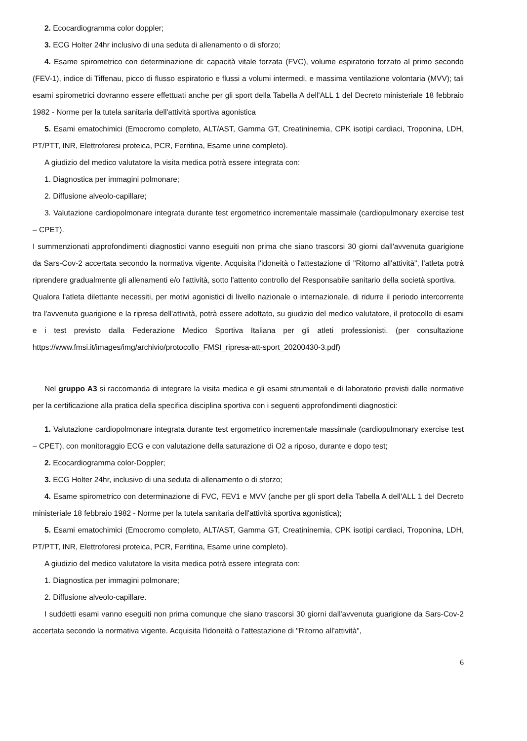2. Ecocardiogramma color doppler;
3. ECG Holter 24hr inclusivo di una seduta di allenamento o di sforzo;
4. Esame spirometrico con determinazione di: capacità vitale forzata (FVC), volume espiratorio forzato al primo secondo (FEV-1), indice di Tiffenau, picco di flusso espiratorio e flussi a volumi intermedi, e massima ventilazione volontaria (MVV); tali esami spirometrici dovranno essere effettuati anche per gli sport della Tabella A dell'ALL 1 del Decreto ministeriale 18 febbraio 1982 - Norme per la tutela sanitaria dell'attività sportiva agonistica
5. Esami ematochimici (Emocromo completo, ALT/AST, Gamma GT, Creatininemia, CPK isotipi cardiaci, Troponina, LDH, PT/PTT, INR, Elettroforesi proteica, PCR, Ferritina, Esame urine completo).
A giudizio del medico valutatore la visita medica potrà essere integrata con:
1. Diagnostica per immagini polmonare;
2. Diffusione alveolo-capillare;
3. Valutazione cardiopolmonare integrata durante test ergometrico incrementale massimale (cardiopulmonary exercise test – CPET).
I summenzionati approfondimenti diagnostici vanno eseguiti non prima che siano trascorsi 30 giorni dall'avvenuta guarigione da Sars-Cov-2 accertata secondo la normativa vigente. Acquisita l'idoneità o l'attestazione di "Ritorno all'attività", l'atleta potrà riprendere gradualmente gli allenamenti e/o l'attività, sotto l'attento controllo del Responsabile sanitario della società sportiva.
Qualora l'atleta dilettante necessiti, per motivi agonistici di livello nazionale o internazionale, di ridurre il periodo intercorrente tra l'avvenuta guarigione e la ripresa dell'attività, potrà essere adottato, su giudizio del medico valutatore, il protocollo di esami e i test previsto dalla Federazione Medico Sportiva Italiana per gli atleti professionisti. (per consultazione https://www.fmsi.it/images/img/archivio/protocollo_FMSI_ripresa-att-sport_20200430-3.pdf)
Nel gruppo A3 si raccomanda di integrare la visita medica e gli esami strumentali e di laboratorio previsti dalle normative per la certificazione alla pratica della specifica disciplina sportiva con i seguenti approfondimenti diagnostici:
1. Valutazione cardiopolmonare integrata durante test ergometrico incrementale massimale (cardiopulmonary exercise test – CPET), con monitoraggio ECG e con valutazione della saturazione di O2 a riposo, durante e dopo test;
2. Ecocardiogramma color-Doppler;
3. ECG Holter 24hr, inclusivo di una seduta di allenamento o di sforzo;
4. Esame spirometrico con determinazione di FVC, FEV1 e MVV (anche per gli sport della Tabella A dell'ALL 1 del Decreto ministeriale 18 febbraio 1982 - Norme per la tutela sanitaria dell'attività sportiva agonistica);
5. Esami ematochimici (Emocromo completo, ALT/AST, Gamma GT, Creatininemia, CPK isotipi cardiaci, Troponina, LDH, PT/PTT, INR, Elettroforesi proteica, PCR, Ferritina, Esame urine completo).
A giudizio del medico valutatore la visita medica potrà essere integrata con:
1. Diagnostica per immagini polmonare;
2. Diffusione alveolo-capillare.
I suddetti esami vanno eseguiti non prima comunque che siano trascorsi 30 giorni dall'avvenuta guarigione da Sars-Cov-2 accertata secondo la normativa vigente. Acquisita l'idoneità o l'attestazione di "Ritorno all'attività",
6